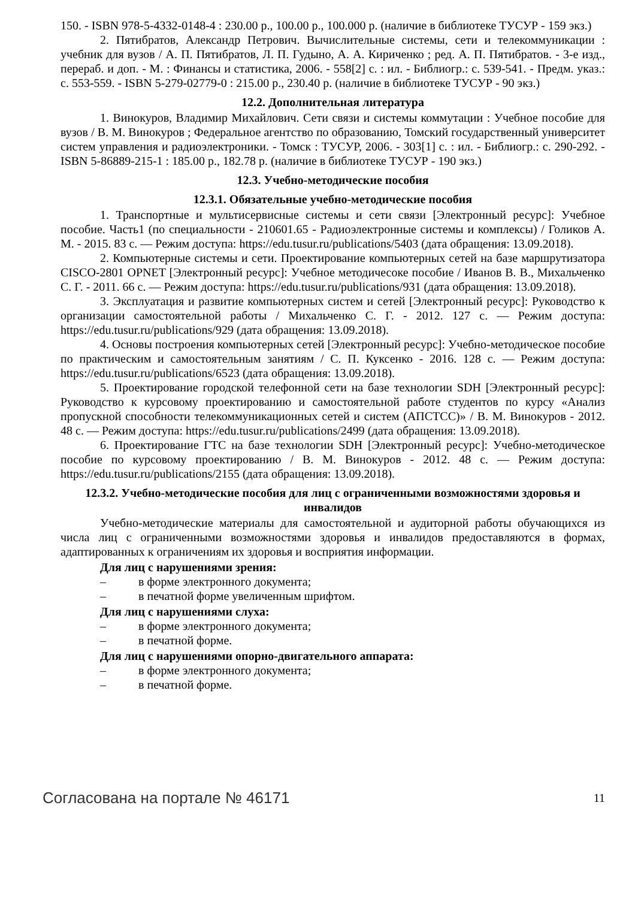150. - ISBN 978-5-4332-0148-4 : 230.00 р., 100.00 р., 100.000 р. (наличие в библиотеке ТУСУР - 159 экз.)
2. Пятибратов, Александр Петрович. Вычислительные системы, сети и телекоммуникации : учебник для вузов / А. П. Пятибратов, Л. П. Гудыно, А. А. Кириченко ; ред. А. П. Пятибратов. - 3-е изд., перераб. и доп. - М. : Финансы и статистика, 2006. - 558[2] с. : ил. - Библиогр.: с. 539-541. - Предм. указ.: с. 553-559. - ISBN 5-279-02779-0 : 215.00 р., 230.40 р. (наличие в библиотеке ТУСУР - 90 экз.)
12.2. Дополнительная литература
1. Винокуров, Владимир Михайлович. Сети связи и системы коммутации : Учебное пособие для вузов / В. М. Винокуров ; Федеральное агентство по образованию, Томский государственный университет систем управления и радиоэлектроники. - Томск : ТУСУР, 2006. - 303[1] с. : ил. - Библиогр.: с. 290-292. - ISBN 5-86889-215-1 : 185.00 р., 182.78 р. (наличие в библиотеке ТУСУР - 190 экз.)
12.3. Учебно-методические пособия
12.3.1. Обязательные учебно-методические пособия
1. Транспортные и мультисервисные системы и сети связи [Электронный ресурс]: Учебное пособие. Часть1 (по специальности - 210601.65 - Радиоэлектронные системы и комплексы) / Голиков А. М. - 2015. 83 с. — Режим доступа: https://edu.tusur.ru/publications/5403 (дата обращения: 13.09.2018).
2. Компьютерные системы и сети. Проектирование компьютерных сетей на базе маршрутизатора CISCO-2801 OPNET [Электронный ресурс]: Учебное методичесоке пособие / Иванов В. В., Михальченко С. Г. - 2011. 66 с. — Режим доступа: https://edu.tusur.ru/publications/931 (дата обращения: 13.09.2018).
3. Эксплуатация и развитие компьютерных систем и сетей [Электронный ресурс]: Руководство к организации самостоятельной работы / Михальченко С. Г. - 2012. 127 с. — Режим доступа: https://edu.tusur.ru/publications/929 (дата обращения: 13.09.2018).
4. Основы построения компьютерных сетей [Электронный ресурс]: Учебно-методическое пособие по практическим и самостоятельным занятиям / С. П. Куксенко - 2016. 128 с. — Режим доступа: https://edu.tusur.ru/publications/6523 (дата обращения: 13.09.2018).
5. Проектирование городской телефонной сети на базе технологии SDH [Электронный ресурс]: Руководство к курсовому проектированию и самостоятельной работе студентов по курсу «Анализ пропускной способности телекоммуникационных сетей и систем (АПСТСС)» / В. М. Винокуров - 2012. 48 с. — Режим доступа: https://edu.tusur.ru/publications/2499 (дата обращения: 13.09.2018).
6. Проектирование ГТС на базе технологии SDH [Электронный ресурс]: Учебно-методическое пособие по курсовому проектированию / В. М. Винокуров - 2012. 48 с. — Режим доступа: https://edu.tusur.ru/publications/2155 (дата обращения: 13.09.2018).
12.3.2. Учебно-методические пособия для лиц с ограниченными возможностями здоровья и инвалидов
Учебно-методические материалы для самостоятельной и аудиторной работы обучающихся из числа лиц с ограниченными возможностями здоровья и инвалидов предоставляются в формах, адаптированных к ограничениям их здоровья и восприятия информации.
Для лиц с нарушениями зрения:
– в форме электронного документа;
– в печатной форме увеличенным шрифтом.
Для лиц с нарушениями слуха:
– в форме электронного документа;
– в печатной форме.
Для лиц с нарушениями опорно-двигательного аппарата:
– в форме электронного документа;
– в печатной форме.
Согласована на портале № 46171
11